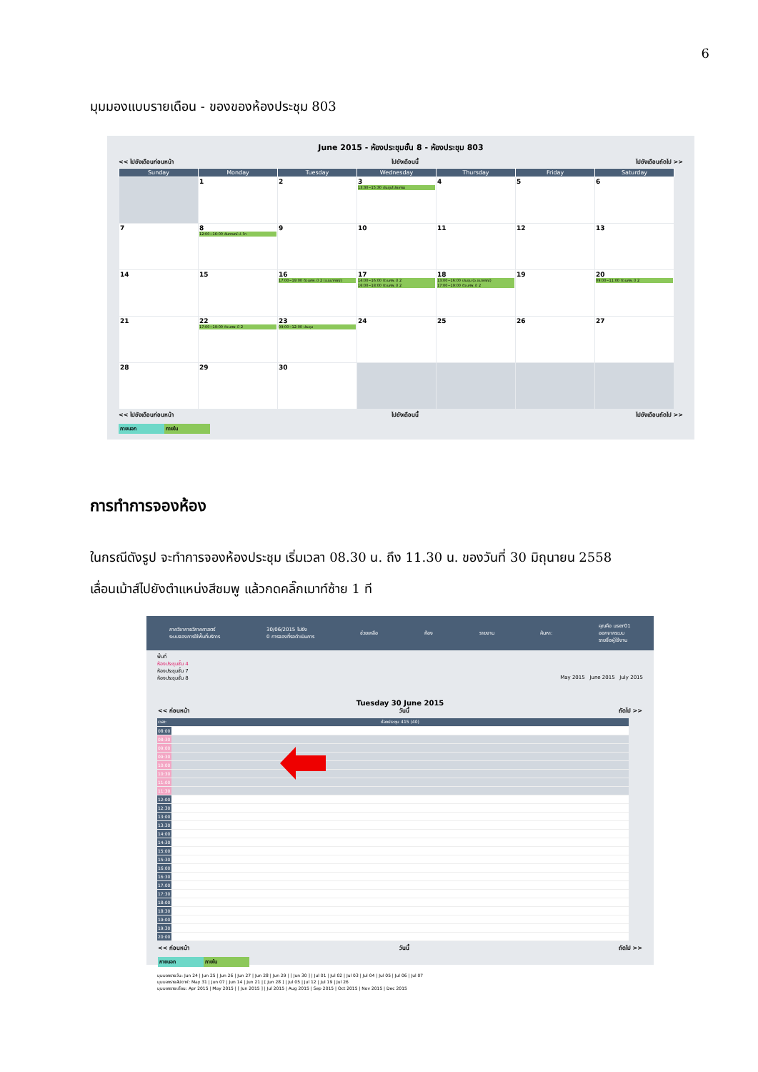6
มุมมองแบบรายเดือน - ของของห้องประชุม 803
June 2015 - ห้องประชุมชั้น 8 - ห้องประชุม 803
<< ไปยังเดือนก่อนหน้า ไปยังเดือนนี้ ไปยังเดือนถัดไป >>
| Sunday | Monday | Tuesday | Wednesday | Thursday | Friday | Saturday |
| --- | --- | --- | --- | --- | --- | --- |
| | 1 | 2 | 3 13:30~15:30 ประชุมโปรแกรม | 4 | 5 | 6 |
| 7 | 8 12:00~16:00 สัมภาษณ์ ป. โท | 9 | 10 | 11 | 12 | 13 |
| 14 | 15 | 16 17:00~19:00 ติว นศพ. ปี 2 (อ.ธนากรณ์) | 17 14:00~16:00 ติว นศพ. ปี 2 16:00~18:00 ติว นศพ. ปี 2 | 18 13:00~16:00 ประชุม (อ.ธนากรณ์) 17:00~19:00 ติว นศพ. ปี 2 | 19 | 20 09:00~11:00 ติว นศพ. ปี 2 |
| 21 | 22 17:00~19:00 ติว นศพ. ปี 2 | 23 09:00~12:00 ประชุม | 24 | 25 | 26 | 27 |
| 28 | 29 | 30 | | | | |
<< ไปยังเดือนก่อนหน้า ไปยังเดือนนี้ ไปยังเดือนถัดไป >>
ภายนอก ภายใน
การทำการจองห้อง
ในกรณีดังรูป จะทำการจองห้องประชุม เริ่มเวลา 08.30 น. ถึง 11.30 น. ของวันที่ 30 มิถุนายน 2558
เลื่อนเม้าส์ไปยังตำแหน่งสีชมพู แล้วกดคลิ๊กเมาท์ซ้าย 1 ที
ภาควิชากายวิภาคศาสตร์
ระบบจองการใช้พื้นที่บริการ 30/06/2015 ไปยัง
0 การจองที่รอดำเนินการ ช่วยเหลือ ห้อง รายงาน ค้นหา: คุณคือ user01
ออกจากระบบ
รายชื่อผู้ใช้งาน
พื้นที่
ห้องประชุมชั้น 4
ห้องประชุมชั้น 7
ห้องประชุมชั้น 8 May 2015 June 2015 July 2015
Tuesday 30 June 2015
<< ก่อนหน้า วันนี้ ถัดไป >>
| เวลา: | ห้องประชุม 415 (40) |
| 08:00 | |
| 08:30 | |
| 09:00 | |
| 09:30 | |
| 10:00 | |
| 10:30 | |
| 11:00 | |
| 11:30 | |
| 12:00 | |
| 12:30 | |
| 13:00 | |
| 13:30 | |
| 14:00 | |
| 14:30 | |
| 15:00 | |
| 15:30 | |
| 16:00 | |
| 16:30 | |
| 17:00 | |
| 17:30 | |
| 18:00 | |
| 18:30 | |
| 19:00 | |
| 19:30 | |
| 20:00 | |
<< ก่อนหน้า วันนี้ ถัดไป >>
ภายนอก ภายใน
มุมมองรายวัน: Jun 24 | Jun 25 | Jun 26 | Jun 27 | Jun 28 | Jun 29 | [ Jun 30 ] | Jul 01 | Jul 02 | Jul 03 | Jul 04 | Jul 05 | Jul 06 | Jul 07
มุมมองรายสัปดาห์: May 31 | Jun 07 | Jun 14 | Jun 21 | [ Jun 28 ] | Jul 05 | Jul 12 | Jul 19 | Jul 26
มุมมองรายเดือน: Apr 2015 | May 2015 | [ Jun 2015 ] | Jul 2015 | Aug 2015 | Sep 2015 | Oct 2015 | Nov 2015 | Dec 2015